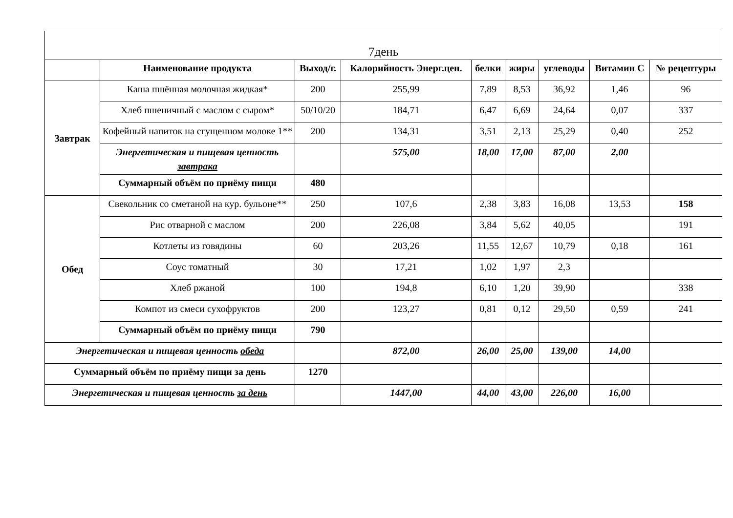| 7день | | | | | | | | |
| | Наименование продукта | Выход/г. | Калорийность Энерг.цен. | белки | жиры | углеводы | Витамин С | № рецептуры |
| Завтрак | Каша пшённая молочная жидкая* | 200 | 255,99 | 7,89 | 8,53 | 36,92 | 1,46 | 96 |
| | Хлеб пшеничный с маслом с сыром* | 50/10/20 | 184,71 | 6,47 | 6,69 | 24,64 | 0,07 | 337 |
| | Кофейный напиток на сгущенном молоке 1** | 200 | 134,31 | 3,51 | 2,13 | 25,29 | 0,40 | 252 |
| | Энергетическая и пищевая ценность завтрака | | 575,00 | 18,00 | 17,00 | 87,00 | 2,00 | |
| | Суммарный объём по приёму пищи | 480 | | | | | | |
| Обед | Свекольник со сметаной на кур. бульоне** | 250 | 107,6 | 2,38 | 3,83 | 16,08 | 13,53 | 158 |
| | Рис отварной с маслом | 200 | 226,08 | 3,84 | 5,62 | 40,05 | | 191 |
| | Котлеты из говядины | 60 | 203,26 | 11,55 | 12,67 | 10,79 | 0,18 | 161 |
| | Соус томатный | 30 | 17,21 | 1,02 | 1,97 | 2,3 | | |
| | Хлеб ржаной | 100 | 194,8 | 6,10 | 1,20 | 39,90 | | 338 |
| | Компот из смеси сухофруктов | 200 | 123,27 | 0,81 | 0,12 | 29,50 | 0,59 | 241 |
| | Суммарный объём по приёму пищи | 790 | | | | | | |
| Энергетическая и пищевая ценность обеда | | | 872,00 | 26,00 | 25,00 | 139,00 | 14,00 | |
| Суммарный объём по приёму пищи за день | | 1270 | | | | | | |
| Энергетическая и пищевая ценность за день | | | 1447,00 | 44,00 | 43,00 | 226,00 | 16,00 | |